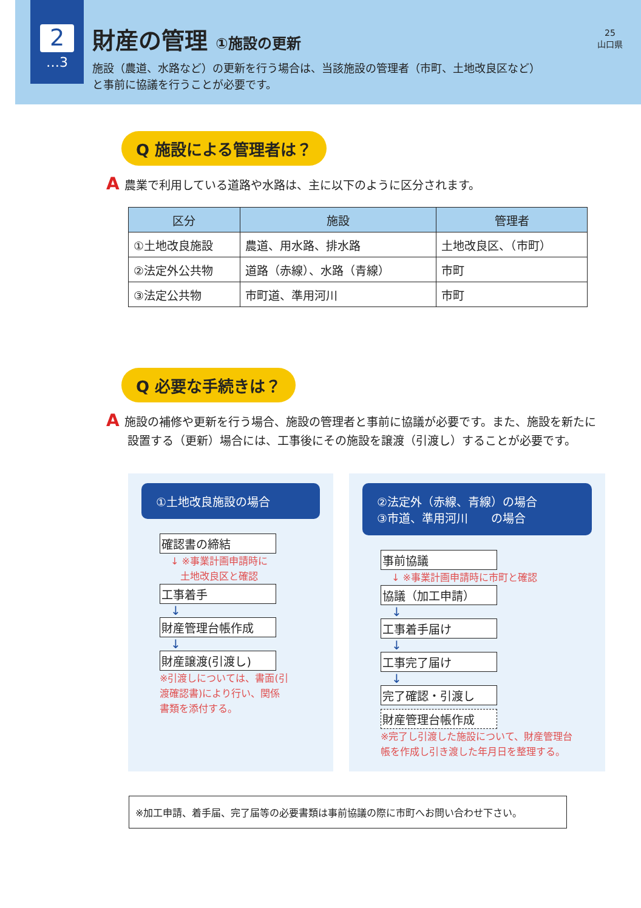2
…3
財産の管理 ①施設の更新
施設（農道、水路など）の更新を行う場合は、当該施設の管理者（市町、土地改良区など）
と事前に協議を行うことが必要です。
25
山口県
Q 施設による管理者は？
A農業で利用している道路や水路は、主に以下のように区分されます。
| 区分 | 施設 | 管理者 |
| --- | --- | --- |
| ①土地改良施設 | 農道、用水路、排水路 | 土地改良区、（市町） |
| ②法定外公共物 | 道路（赤線）、水路（青線） | 市町 |
| ③法定公共物 | 市町道、準用河川 | 市町 |
Q 必要な手続きは？
A施設の補修や更新を行う場合、施設の管理者と事前に協議が必要です。また、施設を新たに設置する（更新）場合には、工事後にその施設を譲渡（引渡し）することが必要です。
①土地改良施設の場合
確認書の締結
↓ ※事業計画申請時に
　土地改良区と確認
工事着手
↓
財産管理台帳作成
↓
財産譲渡(引渡し)
※引渡しについては、書面(引
渡確認書)により行い、関係
書類を添付する。
②法定外（赤線、青線）の場合
③市道、準用河川　　の場合
事前協議
↓ ※事業計画申請時に市町と確認
協議（加工申請）
↓
工事着手届け
↓
工事完了届け
↓
完了確認・引渡し
財産管理台帳作成
※完了し引渡した施設について、財産管理台
帳を作成し引き渡した年月日を整理する。
※加工申請、着手届、完了届等の必要書類は事前協議の際に市町へお問い合わせ下さい。